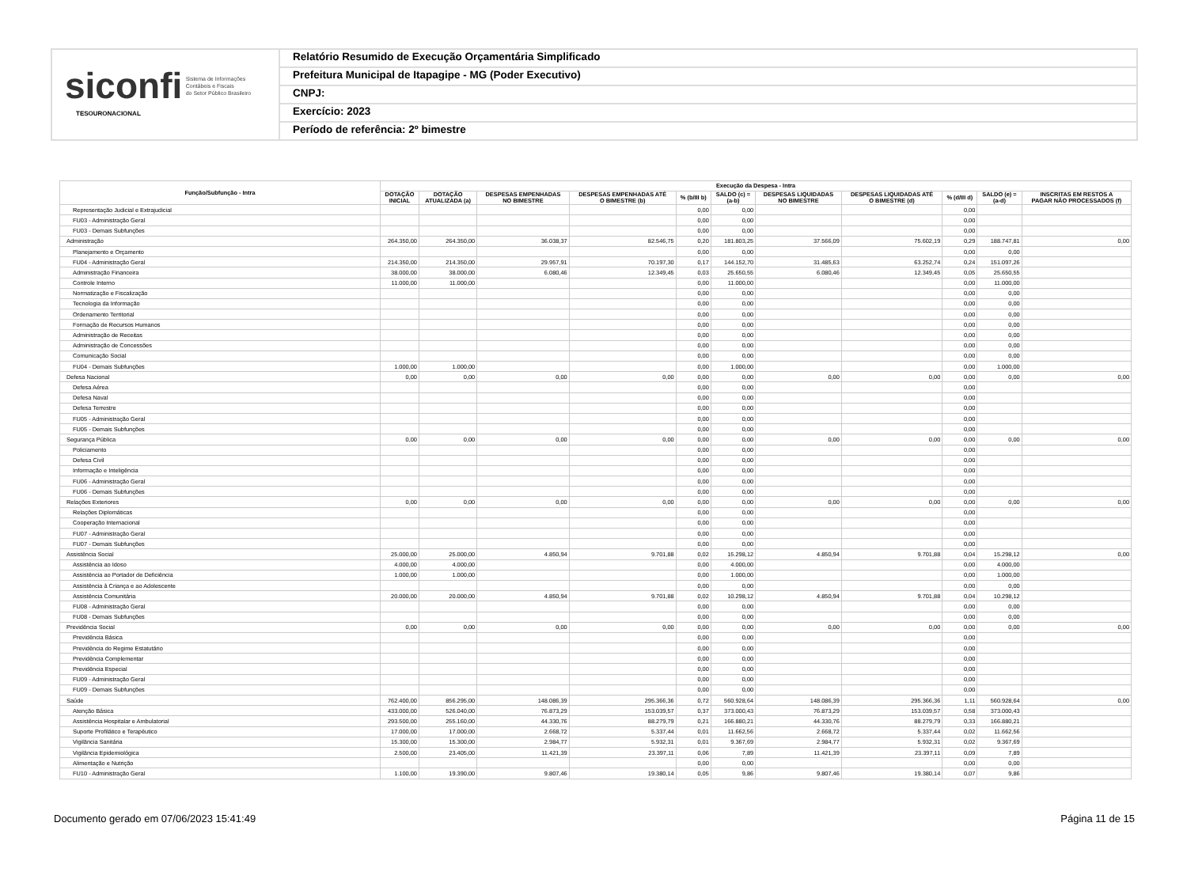siconfi Sistema de Informações
Contábeis e Fiscais
do Setor Público Brasileiro
TESOURONACIONAL
Relatório Resumido de Execução Orçamentária Simplificado
Prefeitura Municipal de Itapagipe - MG (Poder Executivo)
CNPJ:
Exercício: 2023
Período de referência: 2º bimestre
| Função/Subfunção - Intra | Execução da Despesa - Intra | | | | | | | | | | |
| --- | --- | --- | --- | --- | --- | --- | --- | --- | --- | --- | --- |
| | DOTAÇÃO INICIAL | DOTAÇÃO ATUALIZADA (a) | DESPESAS EMPENHADAS NO BIMESTRE | DESPESAS EMPENHADAS ATÉ O BIMESTRE (b) | % (b/III b) | SALDO (c) = (a-b) | DESPESAS LIQUIDADAS NO BIMESTRE | DESPESAS LIQUIDADAS ATÉ O BIMESTRE (d) | % (d/III d) | SALDO (e) = (a-d) | INSCRITAS EM RESTOS A PAGAR NÃO PROCESSADOS (f) |
| Representação Judicial e Extrajudicial | | | | | 0,00 | 0,00 | | | 0,00 | | |
| FU03 - Administração Geral | | | | | 0,00 | 0,00 | | | 0,00 | | |
| FU03 - Demais Subfunções | | | | | 0,00 | 0,00 | | | 0,00 | | |
| Administração | 264.350,00 | 264.350,00 | 36.038,37 | 82.546,75 | 0,20 | 181.803,25 | 37.566,09 | 75.602,19 | 0,29 | 188.747,81 | 0,00 |
| Planejamento e Orçamento | | | | | 0,00 | 0,00 | | | 0,00 | 0,00 | |
| FU04 - Administração Geral | 214.350,00 | 214.350,00 | 29.957,91 | 70.197,30 | 0,17 | 144.152,70 | 31.485,63 | 63.252,74 | 0,24 | 151.097,26 | |
| Administração Financeira | 38.000,00 | 38.000,00 | 6.080,46 | 12.349,45 | 0,03 | 25.650,55 | 6.080,46 | 12.349,45 | 0,05 | 25.650,55 | |
| Controle Interno | 11.000,00 | 11.000,00 | | | 0,00 | 11.000,00 | | | 0,00 | 11.000,00 | |
| Normatização e Fiscalização | | | | | 0,00 | 0,00 | | | 0,00 | 0,00 | |
| Tecnologia da Informação | | | | | 0,00 | 0,00 | | | 0,00 | 0,00 | |
| Ordenamento Territorial | | | | | 0,00 | 0,00 | | | 0,00 | 0,00 | |
| Formação de Recursos Humanos | | | | | 0,00 | 0,00 | | | 0,00 | 0,00 | |
| Administração de Receitas | | | | | 0,00 | 0,00 | | | 0,00 | 0,00 | |
| Administração de Concessões | | | | | 0,00 | 0,00 | | | 0,00 | 0,00 | |
| Comunicação Social | | | | | 0,00 | 0,00 | | | 0,00 | 0,00 | |
| FU04 - Demais Subfunções | 1.000,00 | 1.000,00 | | | 0,00 | 1.000,00 | | | 0,00 | 1.000,00 | |
| Defesa Nacional | 0,00 | 0,00 | 0,00 | 0,00 | 0,00 | 0,00 | 0,00 | 0,00 | 0,00 | 0,00 | 0,00 |
| Defesa Aérea | | | | | 0,00 | 0,00 | | | 0,00 | | |
| Defesa Naval | | | | | 0,00 | 0,00 | | | 0,00 | | |
| Defesa Terrestre | | | | | 0,00 | 0,00 | | | 0,00 | | |
| FU05 - Administração Geral | | | | | 0,00 | 0,00 | | | 0,00 | | |
| FU05 - Demais Subfunções | | | | | 0,00 | 0,00 | | | 0,00 | | |
| Segurança Pública | 0,00 | 0,00 | 0,00 | 0,00 | 0,00 | 0,00 | 0,00 | 0,00 | 0,00 | 0,00 | 0,00 |
| Policiamento | | | | | 0,00 | 0,00 | | | 0,00 | | |
| Defesa Civil | | | | | 0,00 | 0,00 | | | 0,00 | | |
| Informação e Inteligência | | | | | 0,00 | 0,00 | | | 0,00 | | |
| FU06 - Administração Geral | | | | | 0,00 | 0,00 | | | 0,00 | | |
| FU06 - Demais Subfunções | | | | | 0,00 | 0,00 | | | 0,00 | | |
| Relações Exteriores | 0,00 | 0,00 | 0,00 | 0,00 | 0,00 | 0,00 | 0,00 | 0,00 | 0,00 | 0,00 | 0,00 |
| Relações Diplomáticas | | | | | 0,00 | 0,00 | | | 0,00 | | |
| Cooperação Internacional | | | | | 0,00 | 0,00 | | | 0,00 | | |
| FU07 - Administração Geral | | | | | 0,00 | 0,00 | | | 0,00 | | |
| FU07 - Demais Subfunções | | | | | 0,00 | 0,00 | | | 0,00 | | |
| Assistência Social | 25.000,00 | 25.000,00 | 4.850,94 | 9.701,88 | 0,02 | 15.298,12 | 4.850,94 | 9.701,88 | 0,04 | 15.298,12 | 0,00 |
| Assistência ao Idoso | 4.000,00 | 4.000,00 | | | 0,00 | 4.000,00 | | | 0,00 | 4.000,00 | |
| Assistência ao Portador de Deficiência | 1.000,00 | 1.000,00 | | | 0,00 | 1.000,00 | | | 0,00 | 1.000,00 | |
| Assistência à Criança e ao Adolescente | | | | | 0,00 | 0,00 | | | 0,00 | 0,00 | |
| Assistência Comunitária | 20.000,00 | 20.000,00 | 4.850,94 | 9.701,88 | 0,02 | 10.298,12 | 4.850,94 | 9.701,88 | 0,04 | 10.298,12 | |
| FU08 - Administração Geral | | | | | 0,00 | 0,00 | | | 0,00 | 0,00 | |
| FU08 - Demais Subfunções | | | | | 0,00 | 0,00 | | | 0,00 | 0,00 | |
| Previdência Social | 0,00 | 0,00 | 0,00 | 0,00 | 0,00 | 0,00 | 0,00 | 0,00 | 0,00 | 0,00 | 0,00 |
| Previdência Básica | | | | | 0,00 | 0,00 | | | 0,00 | | |
| Previdência do Regime Estatutário | | | | | 0,00 | 0,00 | | | 0,00 | | |
| Previdência Complementar | | | | | 0,00 | 0,00 | | | 0,00 | | |
| Previdência Especial | | | | | 0,00 | 0,00 | | | 0,00 | | |
| FU09 - Administração Geral | | | | | 0,00 | 0,00 | | | 0,00 | | |
| FU09 - Demais Subfunções | | | | | 0,00 | 0,00 | | | 0,00 | | |
| Saúde | 762.400,00 | 856.295,00 | 148.086,39 | 295.366,36 | 0,72 | 560.928,64 | 148.086,39 | 295.366,36 | 1,11 | 560.928,64 | 0,00 |
| Atenção Básica | 433.000,00 | 526.040,00 | 76.873,29 | 153.039,57 | 0,37 | 373.000,43 | 76.873,29 | 153.039,57 | 0,58 | 373.000,43 | |
| Assistência Hospitalar e Ambulatorial | 293.500,00 | 255.160,00 | 44.330,76 | 88.279,79 | 0,21 | 166.880,21 | 44.330,76 | 88.279,79 | 0,33 | 166.880,21 | |
| Suporte Profilático e Terapêutico | 17.000,00 | 17.000,00 | 2.668,72 | 5.337,44 | 0,01 | 11.662,56 | 2.668,72 | 5.337,44 | 0,02 | 11.662,56 | |
| Vigilância Sanitária | 15.300,00 | 15.300,00 | 2.984,77 | 5.932,31 | 0,01 | 9.367,69 | 2.984,77 | 5.932,31 | 0,02 | 9.367,69 | |
| Vigilância Epidemiológica | 2.500,00 | 23.405,00 | 11.421,39 | 23.397,11 | 0,06 | 7,89 | 11.421,39 | 23.397,11 | 0,09 | 7,89 | |
| Alimentação e Nutrição | | | | | 0,00 | 0,00 | | | 0,00 | 0,00 | |
| FU10 - Administração Geral | 1.100,00 | 19.390,00 | 9.807,46 | 19.380,14 | 0,05 | 9,86 | 9.807,46 | 19.380,14 | 0,07 | 9,86 | |
Documento gerado em 07/06/2023 15:41:49 Página 11 de 15